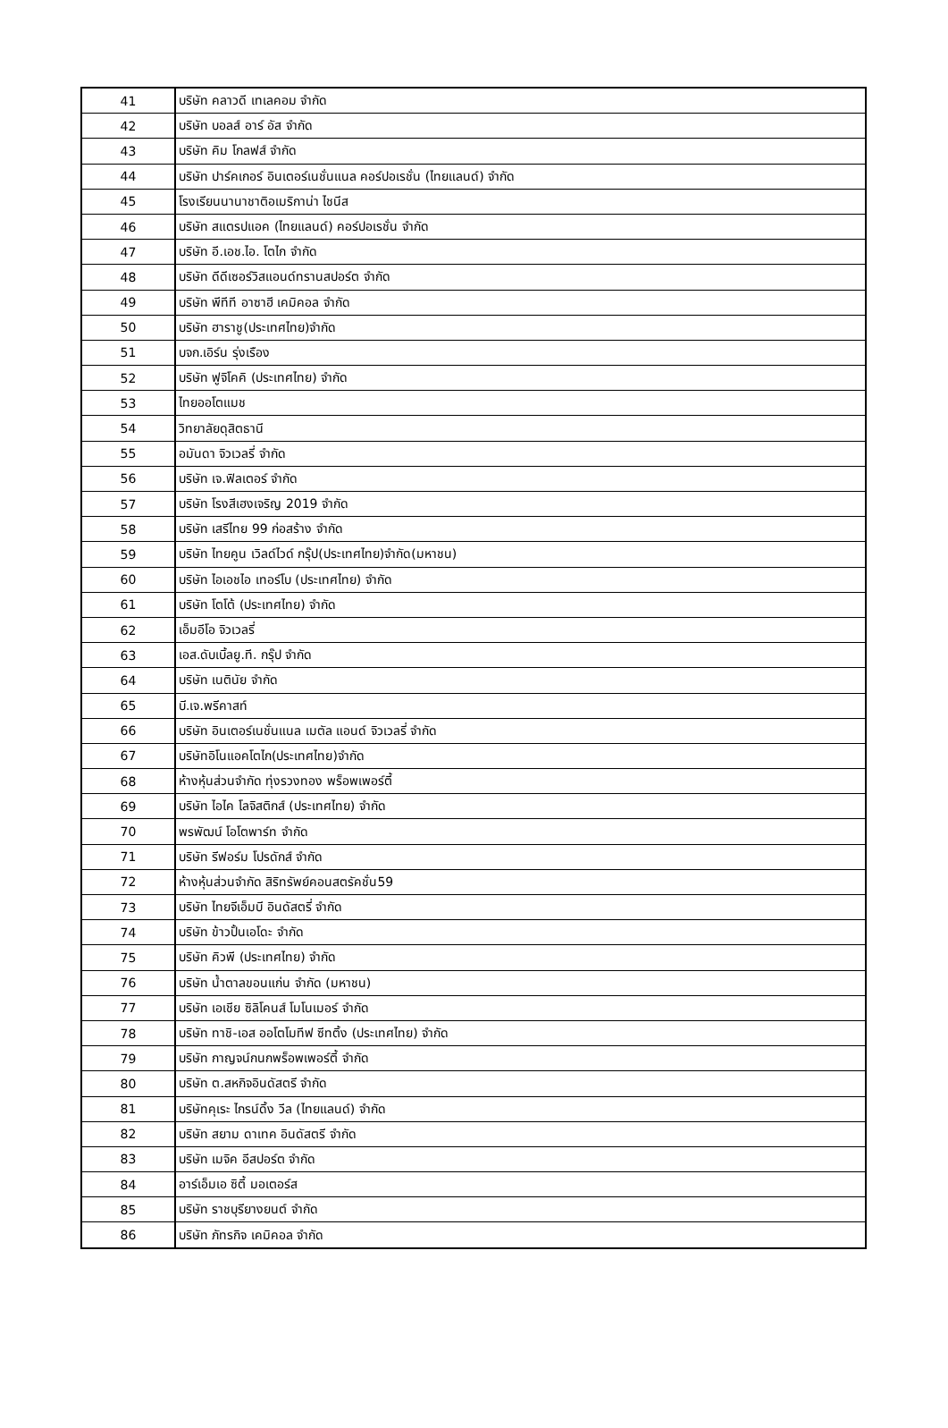| 41 | บริษัท คลาวดี เทเลคอม จำกัด |
| 42 | บริษัท บอลส์ อาร์ อัส จำกัด |
| 43 | บริษัท คิม โกลฟส์ จำกัด |
| 44 | บริษัท ปาร์คเกอร์ อินเตอร์เนชั่นแนล คอร์ปอเรชั่น (ไทยแลนด์) จำกัด |
| 45 | โรงเรียนนานาชาติอเมริกาน่า ไชนีส |
| 46 | บริษัท สแตรปแอค (ไทยแลนด์) คอร์ปอเรชั่น จำกัด |
| 47 | บริษัท อี.เอช.ไอ. โตไก จำกัด |
| 48 | บริษัท ดีดีเซอร์วิสแอนด์ทรานสปอร์ต จำกัด |
| 49 | บริษัท พีทีที อาซาฮี เคมิคอล จำกัด |
| 50 | บริษัท ฮาราชู(ประเทศไทย)จำกัด |
| 51 | บจก.เอิร์น รุ่งเรือง |
| 52 | บริษัท ฟูจิโคคิ (ประเทศไทย) จำกัด |
| 53 | ไทยออโตแมช |
| 54 | วิทยาลัยดุสิตธานี |
| 55 | อมันดา จิวเวลรี่ จำกัด |
| 56 | บริษัท เจ.ฟิลเตอร์ จำกัด |
| 57 | บริษัท โรงสีเฮงเจริญ 2019 จำกัด |
| 58 | บริษัท เสรีไทย 99 ก่อสร้าง จำกัด |
| 59 | บริษัท ไทยคูน เวิลด์ไวด์ กรุ๊ป(ประเทศไทย)จำกัด(มหาชน) |
| 60 | บริษัท ไอเอชไอ เทอร์โบ (ประเทศไทย) จำกัด |
| 61 | บริษัท โตโต้ (ประเทศไทย) จำกัด |
| 62 | เอ็มอีโอ จิวเวลรี่ |
| 63 | เอส.ดับเบิ้ลยู.ที. กรุ๊ป จำกัด |
| 64 | บริษัท เนตินัย จำกัด |
| 65 | บี.เจ.พรีคาสท์ |
| 66 | บริษัท อินเตอร์เนชั่นแนล เมตัล แอนด์ จิวเวลรี่ จำกัด |
| 67 | บริษัทอิโนแอคโตไก(ประเทศไทย)จำกัด |
| 68 | ห้างหุ้นส่วนจำกัด ทุ่งรวงทอง พร็อพเพอร์ตี้ |
| 69 | บริษัท ไอไค โลจิสติกส์ (ประเทศไทย) จำกัด |
| 70 | พรพัฒน์ โอโตพาร์ท จำกัด |
| 71 | บริษัท รีฟอร์ม โปรดักส์ จำกัด |
| 72 | ห้างหุ้นส่วนจำกัด สิริทรัพย์คอนสตรัคชั่น59 |
| 73 | บริษัท ไทยจีเอ็มบี อินดัสตรี่ จำกัด |
| 74 | บริษัท ข้าวปั้นเอโดะ จำกัด |
| 75 | บริษัท คิวพี (ประเทศไทย) จำกัด |
| 76 | บริษัท น้ำตาลขอนแก่น จำกัด (มหาชน) |
| 77 | บริษัท เอเชีย ซิลิโคนส์ โมโนเมอร์ จำกัด |
| 78 | บริษัท ทาชิ-เอส ออโตโมทีฟ ซีทติ้ง (ประเทศไทย) จำกัด |
| 79 | บริษัท กาญจน์กนกพร็อพเพอร์ตี้ จำกัด |
| 80 | บริษัท ต.สหกิจอินดัสตรี จำกัด |
| 81 | บริษัทคุเระ ไกรน์ดิ้ง วีล (ไทยแลนด์) จำกัด |
| 82 | บริษัท สยาม ดาเทค อินดัสตรี จำกัด |
| 83 | บริษัท เมจิค อีสปอร์ต จำกัด |
| 84 | อาร์เอ็มเอ ซิตี้ มอเตอร์ส |
| 85 | บริษัท ราชบุรียางยนต์ จำกัด |
| 86 | บริษัท ภัทรกิจ เคมิคอล จำกัด |